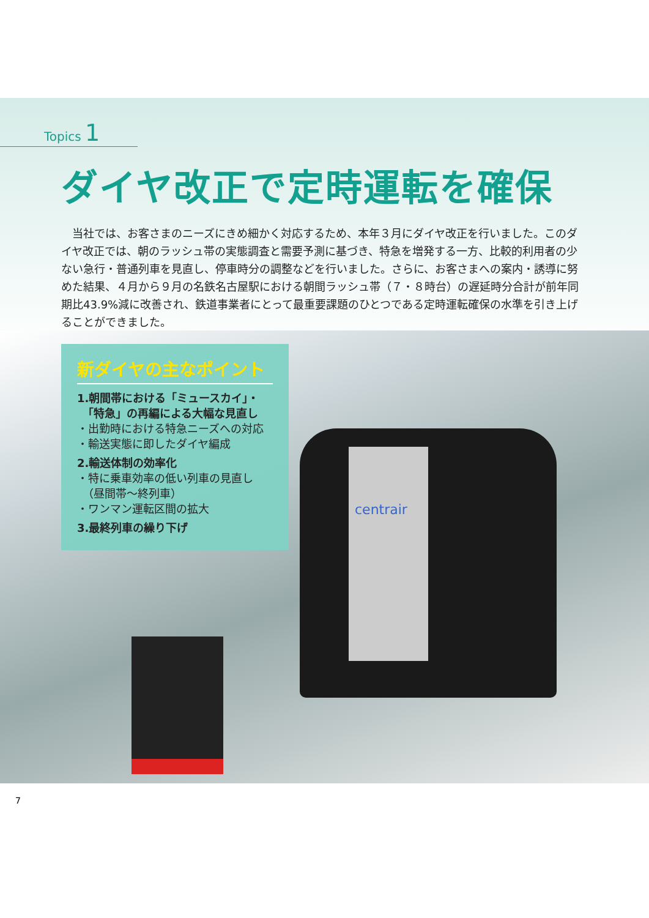centrair
Topics 1
ダイヤ改正で定時運転を確保
　当社では、お客さまのニーズにきめ細かく対応するため、本年３月にダイヤ改正を行いました。このダイヤ改正では、朝のラッシュ帯の実態調査と需要予測に基づき、特急を増発する一方、比較的利用者の少ない急行・普通列車を見直し、停車時分の調整などを行いました。さらに、お客さまへの案内・誘導に努めた結果、４月から９月の名鉄名古屋駅における朝間ラッシュ帯（７・８時台）の遅延時分合計が前年同期比43.9%減に改善され、鉄道事業者にとって最重要課題のひとつである定時運転確保の水準を引き上げることができました。
新ダイヤの主なポイント
1.朝間帯における「ミュースカイ」・
　「特急」の再編による大幅な見直し
・出勤時における特急ニーズへの対応
・輸送実態に即したダイヤ編成
2.輸送体制の効率化
・特に乗車効率の低い列車の見直し
　（昼間帯～終列車）
・ワンマン運転区間の拡大
3.最終列車の繰り下げ
7